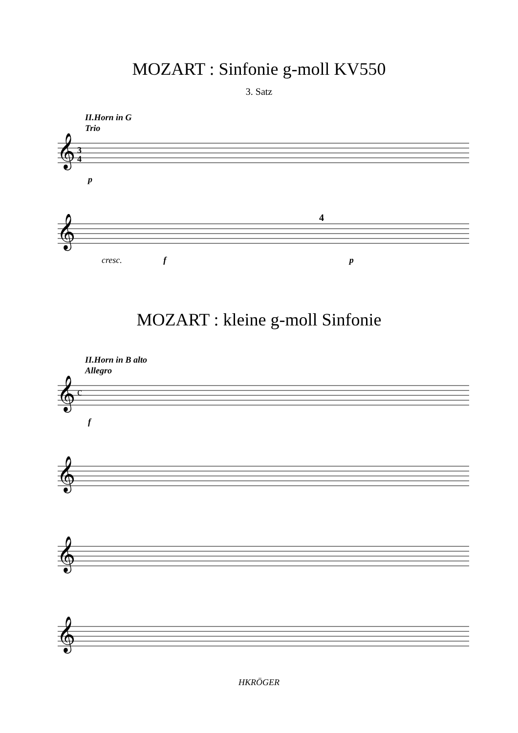MOZART : Sinfonie g-moll KV550
3. Satz
II.Horn in G
Trio
𝄞
3
4
p
𝄞
4
cresc. f p
MOZART : kleine g-moll Sinfonie
II.Horn in B alto
Allegro
𝄞
c
f
𝄞
𝄞
𝄞
HKRÖGER